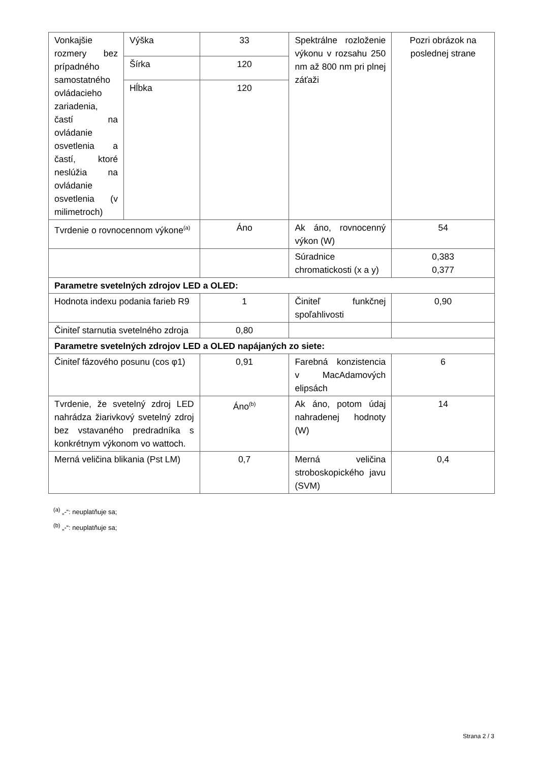| Vonkajšie rozmery bez prípadného samostatného ovládacieho zariadenia, častí na ovládanie osvetlenia a častí, ktoré neslúžia na ovládanie osvetlenia (v milimetroch) | Výška | 33 | Spektrálne rozloženie výkonu v rozsahu 250 nm až 800 nm pri plnej záťaži | Pozri obrázok na poslednej strane |
| | Šírka | 120 | | |
| | Hĺbka | 120 | | |
| Tvrdenie o rovnocennom výkone<sup>(a)</sup> | | Áno | Ak áno, rovnocenný výkon (W) | 54 |
| | | | Súradnice chromatickosti (x a y) | 0,383 0,377 |
| Parametre svetelných zdrojov LED a OLED: | | | | |
| Hodnota indexu podania farieb R9 | | 1 | Činiteľ funkčnej spoľahlivosti | 0,90 |
| Činiteľ starnutia svetelného zdroja | | 0,80 | | |
| Parametre svetelných zdrojov LED a OLED napájaných zo siete: | | | | |
| Činiteľ fázového posunu (cos φ1) | | 0,91 | Farebná konzistencia v MacAdamových elipsách | 6 |
| Tvrdenie, že svetelný zdroj LED nahrádza žiarivkový svetelný zdroj bez vstavaného predradníka s konkrétnym výkonom vo wattoch. | | Áno<sup>(b)</sup> | Ak áno, potom údaj nahradenej hodnoty (W) | 14 |
| Merná veličina blikania (Pst LM) | | 0,7 | Merná veličina stroboskopického javu (SVM) | 0,4 |
<sup>(a)</sup> „-“: neuplatňuje sa;
<sup>(b)</sup> „-“: neuplatňuje sa;
Strana 2 / 3